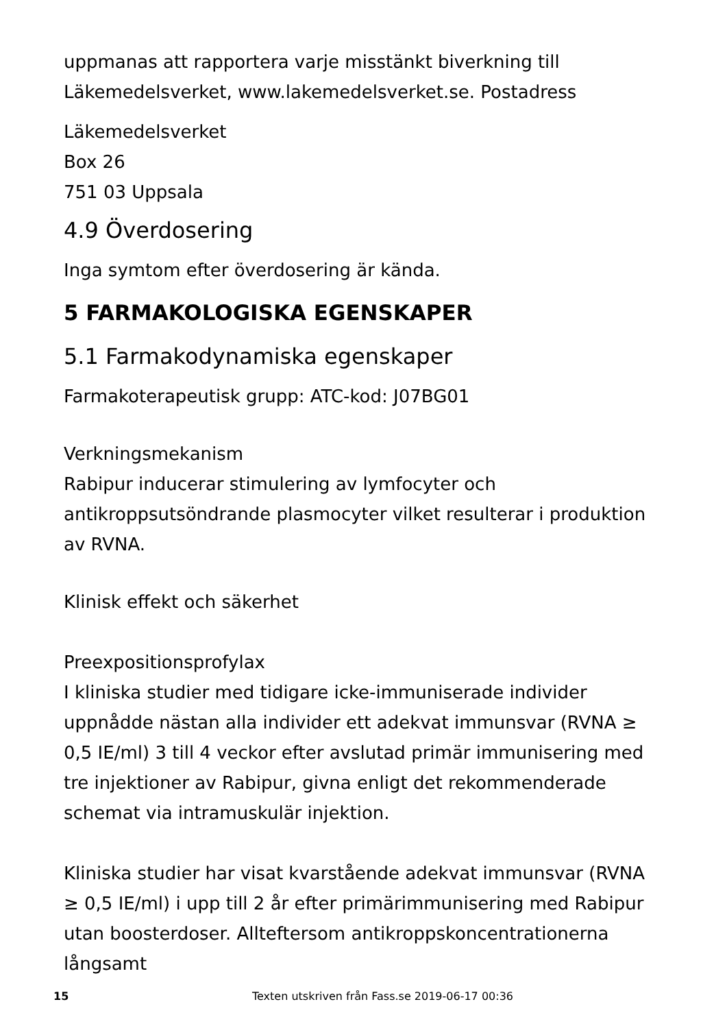uppmanas att rapportera varje misstänkt biverkning till
Läkemedelsverket, www.lakemedelsverket.se. Postadress
Läkemedelsverket
Box 26
751 03 Uppsala
4.9 Överdosering
Inga symtom efter överdosering är kända.
5 FARMAKOLOGISKA EGENSKAPER
5.1 Farmakodynamiska egenskaper
Farmakoterapeutisk grupp: ATC-kod: J07BG01
Verkningsmekanism
Rabipur inducerar stimulering av lymfocyter och antikroppsutsöndrande plasmocyter vilket resulterar i produktion av RVNA.
Klinisk effekt och säkerhet
Preexpositionsprofylax
I kliniska studier med tidigare icke-immuniserade individer uppnådde nästan alla individer ett adekvat immunsvar (RVNA ≥ 0,5 IE/ml) 3 till 4 veckor efter avslutad primär immunisering med tre injektioner av Rabipur, givna enligt det rekommenderade schemat via intramuskulär injektion.
Kliniska studier har visat kvarstående adekvat immunsvar (RVNA ≥ 0,5 IE/ml) i upp till 2 år efter primärimmunisering med Rabipur utan boosterdoser. Allteftersom antikroppskoncentrationerna långsamt
15 Texten utskriven från Fass.se 2019-06-17 00:36